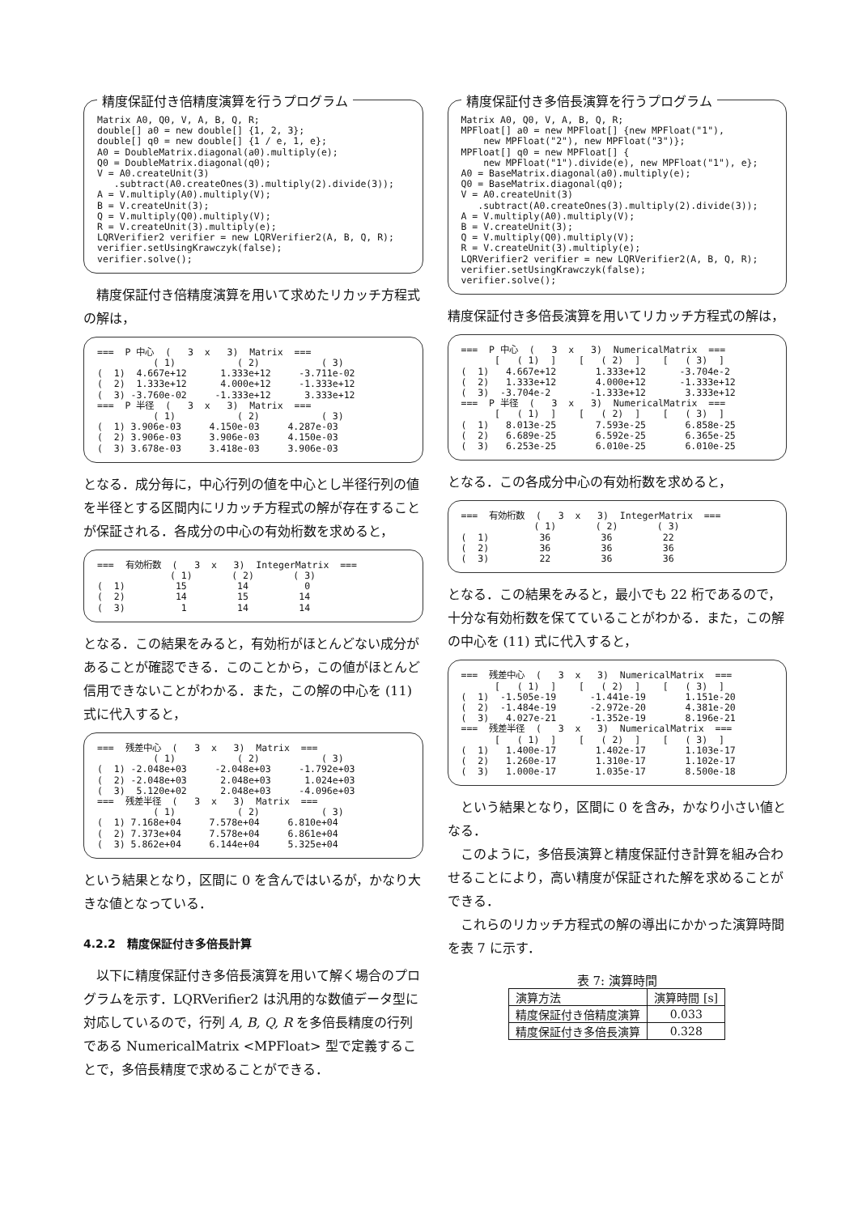精度保証付き倍精度演算を行うプログラム
Matrix A0, Q0, V, A, B, Q, R;
double[] a0 = new double[] {1, 2, 3};
double[] q0 = new double[] {1 / e, 1, e};
A0 = DoubleMatrix.diagonal(a0).multiply(e);
Q0 = DoubleMatrix.diagonal(q0);
V = A0.createUnit(3)
   .subtract(A0.createOnes(3).multiply(2).divide(3));
A = V.multiply(A0).multiply(V);
B = V.createUnit(3);
Q = V.multiply(Q0).multiply(V);
R = V.createUnit(3).multiply(e);
LQRVerifier2 verifier = new LQRVerifier2(A, B, Q, R);
verifier.setUsingKrawczyk(false);
verifier.solve();
精度保証付き倍精度演算を用いて求めたリカッチ方程式の解は，
===  P 中心  (   3  x   3)  Matrix  ===
          ( 1)           ( 2)           ( 3)
(  1)  4.667e+12      1.333e+12     -3.711e-02
(  2)  1.333e+12      4.000e+12     -1.333e+12
(  3) -3.760e-02     -1.333e+12      3.333e+12
===  P 半径  (   3  x   3)  Matrix  ===
          ( 1)           ( 2)           ( 3)
(  1) 3.906e-03     4.150e-03     4.287e-03
(  2) 3.906e-03     3.906e-03     4.150e-03
(  3) 3.678e-03     3.418e-03     3.906e-03
となる．成分毎に，中心行列の値を中心とし半径行列の値を半径とする区間内にリカッチ方程式の解が存在することが保証される．各成分の中心の有効桁数を求めると，
===  有効桁数  (   3  x   3)  IntegerMatrix  ===
             ( 1)       ( 2)       ( 3)
(  1)         15         14          0
(  2)         14         15         14
(  3)          1         14         14
となる．この結果をみると，有効桁がほとんどない成分があることが確認できる．このことから，この値がほとんど信用できないことがわかる．また，この解の中心を (11) 式に代入すると，
===  残差中心  (   3  x   3)  Matrix  ===
          ( 1)           ( 2)           ( 3)
(  1) -2.048e+03     -2.048e+03     -1.792e+03
(  2) -2.048e+03      2.048e+03      1.024e+03
(  3)  5.120e+02      2.048e+03     -4.096e+03
===  残差半径  (   3  x   3)  Matrix  ===
          ( 1)           ( 2)           ( 3)
(  1) 7.168e+04     7.578e+04     6.810e+04
(  2) 7.373e+04     7.578e+04     6.861e+04
(  3) 5.862e+04     6.144e+04     5.325e+04
という結果となり，区間に 0 を含んではいるが，かなり大きな値となっている．
4.2.2　精度保証付き多倍長計算
以下に精度保証付き多倍長演算を用いて解く場合のプログラムを示す．LQRVerifier2 は汎用的な数値データ型に対応しているので，行列 A, B, Q, R を多倍長精度の行列である NumericalMatrix <MPFloat> 型で定義することで，多倍長精度で求めることができる．
精度保証付き多倍長演算を行うプログラム
Matrix A0, Q0, V, A, B, Q, R;
MPFloat[] a0 = new MPFloat[] {new MPFloat("1"),
    new MPFloat("2"), new MPFloat("3")};
MPFloat[] q0 = new MPFloat[] {
    new MPFloat("1").divide(e), new MPFloat("1"), e};
A0 = BaseMatrix.diagonal(a0).multiply(e);
Q0 = BaseMatrix.diagonal(q0);
V = A0.createUnit(3)
   .subtract(A0.createOnes(3).multiply(2).divide(3));
A = V.multiply(A0).multiply(V);
B = V.createUnit(3);
Q = V.multiply(Q0).multiply(V);
R = V.createUnit(3).multiply(e);
LQRVerifier2 verifier = new LQRVerifier2(A, B, Q, R);
verifier.setUsingKrawczyk(false);
verifier.solve();
精度保証付き多倍長演算を用いてリカッチ方程式の解は，
===  P 中心  (   3  x   3)  NumericalMatrix  ===
      [   ( 1)  ]    [   ( 2)  ]    [   ( 3)  ]
(  1)   4.667e+12       1.333e+12      -3.704e-2
(  2)   1.333e+12       4.000e+12      -1.333e+12
(  3)  -3.704e-2       -1.333e+12       3.333e+12
===  P 半径  (   3  x   3)  NumericalMatrix  ===
      [   ( 1)  ]    [   ( 2)  ]    [   ( 3)  ]
(  1)   8.013e-25       7.593e-25       6.858e-25
(  2)   6.689e-25       6.592e-25       6.365e-25
(  3)   6.253e-25       6.010e-25       6.010e-25
となる．この各成分中心の有効桁数を求めると，
===  有効桁数  (   3  x   3)  IntegerMatrix  ===
             ( 1)       ( 2)       ( 3)
(  1)         36         36         22
(  2)         36         36         36
(  3)         22         36         36
となる．この結果をみると，最小でも 22 桁であるので，十分な有効桁数を保てていることがわかる．また，この解の中心を (11) 式に代入すると，
===  残差中心  (   3  x   3)  NumericalMatrix  ===
      [   ( 1)  ]    [   ( 2)  ]    [   ( 3)  ]
(  1)  -1.505e-19      -1.441e-19       1.151e-20
(  2)  -1.484e-19      -2.972e-20       4.381e-20
(  3)   4.027e-21      -1.352e-19       8.196e-21
===  残差半径  (   3  x   3)  NumericalMatrix  ===
      [   ( 1)  ]    [   ( 2)  ]    [   ( 3)  ]
(  1)   1.400e-17       1.402e-17       1.103e-17
(  2)   1.260e-17       1.310e-17       1.102e-17
(  3)   1.000e-17       1.035e-17       8.500e-18
という結果となり，区間に 0 を含み，かなり小さい値となる．
このように，多倍長演算と精度保証付き計算を組み合わせることにより，高い精度が保証された解を求めることができる．
これらのリカッチ方程式の解の導出にかかった演算時間を表 7 に示す．
表 7: 演算時間
| 演算方法 | 演算時間 [s] |
| --- | --- |
| 精度保証付き倍精度演算 | 0.033 |
| 精度保証付き多倍長演算 | 0.328 |